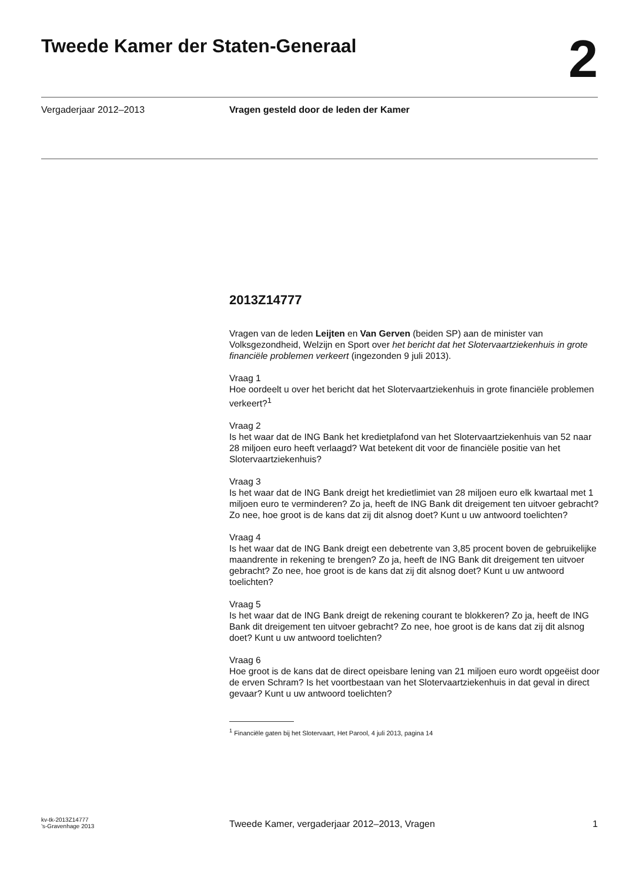Tweede Kamer der Staten-Generaal
2
Vergaderjaar 2012–2013 Vragen gesteld door de leden der Kamer
2013Z14777
Vragen van de leden Leijten en Van Gerven (beiden SP) aan de minister van Volksgezondheid, Welzijn en Sport over het bericht dat het Slotervaartziekenhuis in grote financiële problemen verkeert (ingezonden 9 juli 2013).
Vraag 1
Hoe oordeelt u over het bericht dat het Slotervaartziekenhuis in grote financiële problemen verkeert?<sup>1</sup>
Vraag 2
Is het waar dat de ING Bank het kredietplafond van het Slotervaartziekenhuis van 52 naar 28 miljoen euro heeft verlaagd? Wat betekent dit voor de financiële positie van het Slotervaartziekenhuis?
Vraag 3
Is het waar dat de ING Bank dreigt het kredietlimiet van 28 miljoen euro elk kwartaal met 1 miljoen euro te verminderen? Zo ja, heeft de ING Bank dit dreigement ten uitvoer gebracht? Zo nee, hoe groot is de kans dat zij dit alsnog doet? Kunt u uw antwoord toelichten?
Vraag 4
Is het waar dat de ING Bank dreigt een debetrente van 3,85 procent boven de gebruikelijke maandrente in rekening te brengen? Zo ja, heeft de ING Bank dit dreigement ten uitvoer gebracht? Zo nee, hoe groot is de kans dat zij dit alsnog doet? Kunt u uw antwoord toelichten?
Vraag 5
Is het waar dat de ING Bank dreigt de rekening courant te blokkeren? Zo ja, heeft de ING Bank dit dreigement ten uitvoer gebracht? Zo nee, hoe groot is de kans dat zij dit alsnog doet? Kunt u uw antwoord toelichten?
Vraag 6
Hoe groot is de kans dat de direct opeisbare lening van 21 miljoen euro wordt opgeëist door de erven Schram? Is het voortbestaan van het Slotervaartziekenhuis in dat geval in direct gevaar? Kunt u uw antwoord toelichten?
<sup>1</sup> Financiële gaten bij het Slotervaart, Het Parool, 4 juli 2013, pagina 14
kv-tk-2013Z14777
’s-Gravenhage 2013
Tweede Kamer, vergaderjaar 2012–2013, Vragen
1